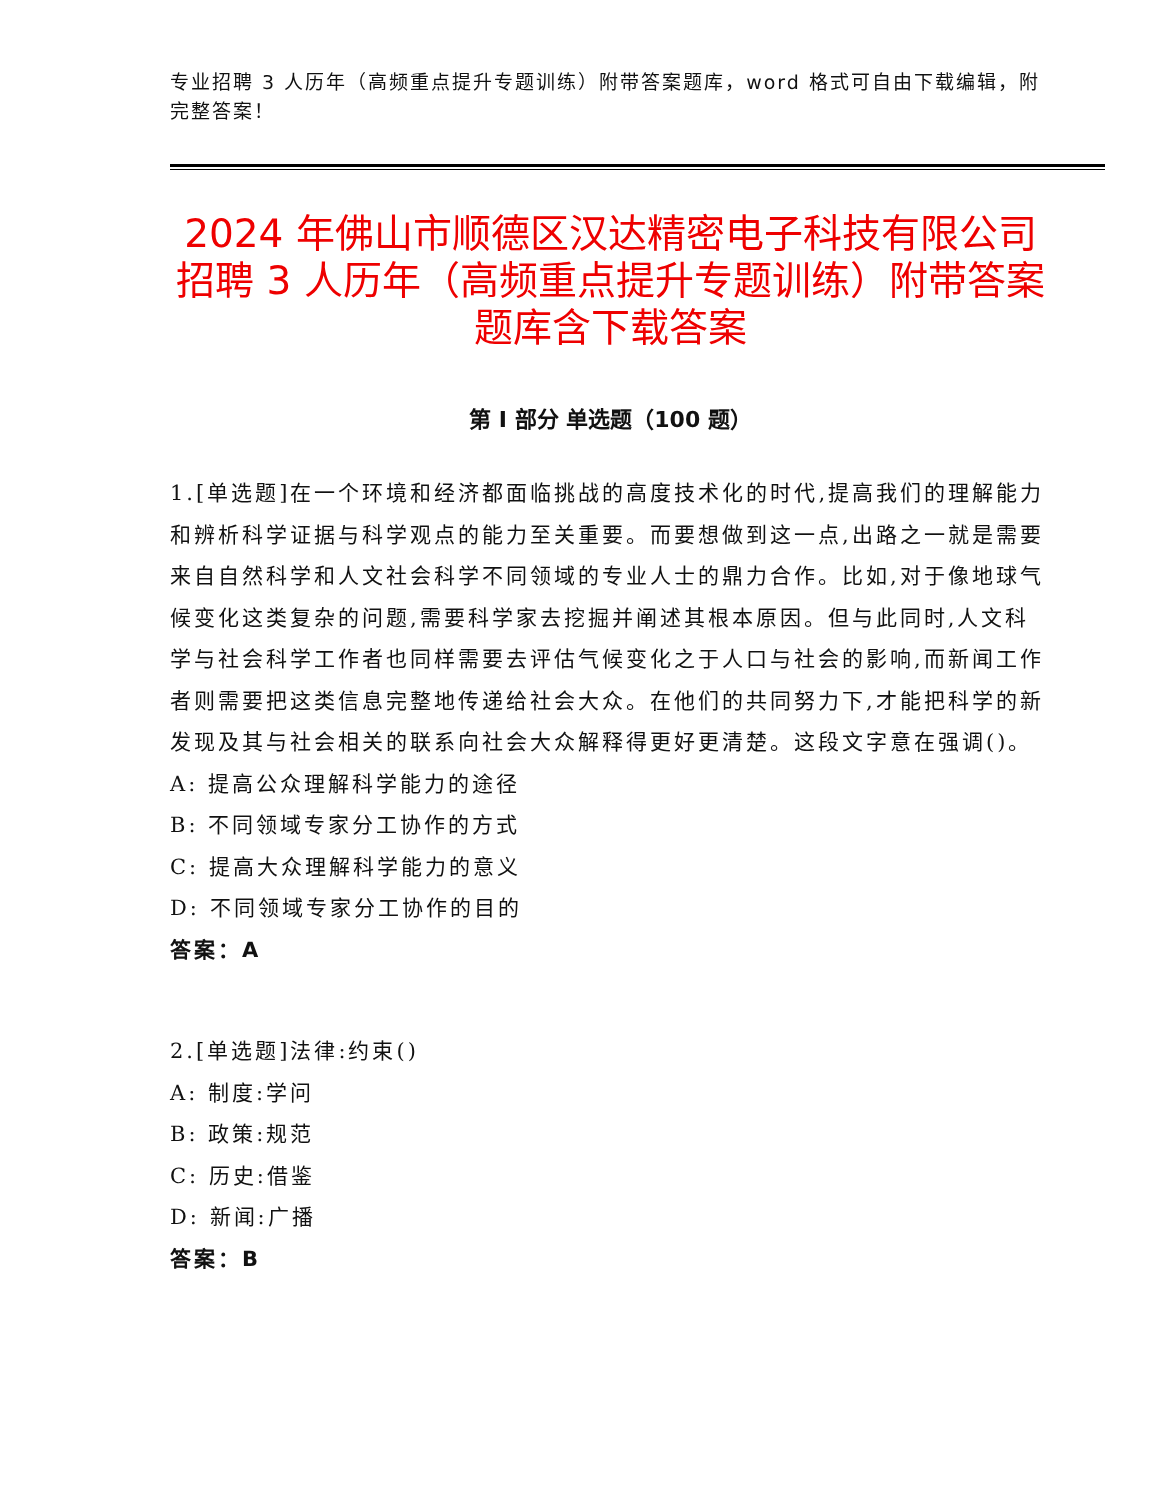专业招聘 3 人历年（高频重点提升专题训练）附带答案题库，word 格式可自由下载编辑，附完整答案！
2024 年佛山市顺德区汉达精密电子科技有限公司招聘 3 人历年（高频重点提升专题训练）附带答案题库含下载答案
第 I 部分 单选题（100 题）
1.[单选题]在一个环境和经济都面临挑战的高度技术化的时代,提高我们的理解能力和辨析科学证据与科学观点的能力至关重要。而要想做到这一点,出路之一就是需要来自自然科学和人文社会科学不同领域的专业人士的鼎力合作。比如,对于像地球气候变化这类复杂的问题,需要科学家去挖掘并阐述其根本原因。但与此同时,人文科学与社会科学工作者也同样需要去评估气候变化之于人口与社会的影响,而新闻工作者则需要把这类信息完整地传递给社会大众。在他们的共同努力下,才能把科学的新发现及其与社会相关的联系向社会大众解释得更好更清楚。这段文字意在强调()。
A: 提高公众理解科学能力的途径
B: 不同领域专家分工协作的方式
C: 提高大众理解科学能力的意义
D: 不同领域专家分工协作的目的
答案：A
2.[单选题]法律:约束()
A: 制度:学问
B: 政策:规范
C: 历史:借鉴
D: 新闻:广播
答案：B